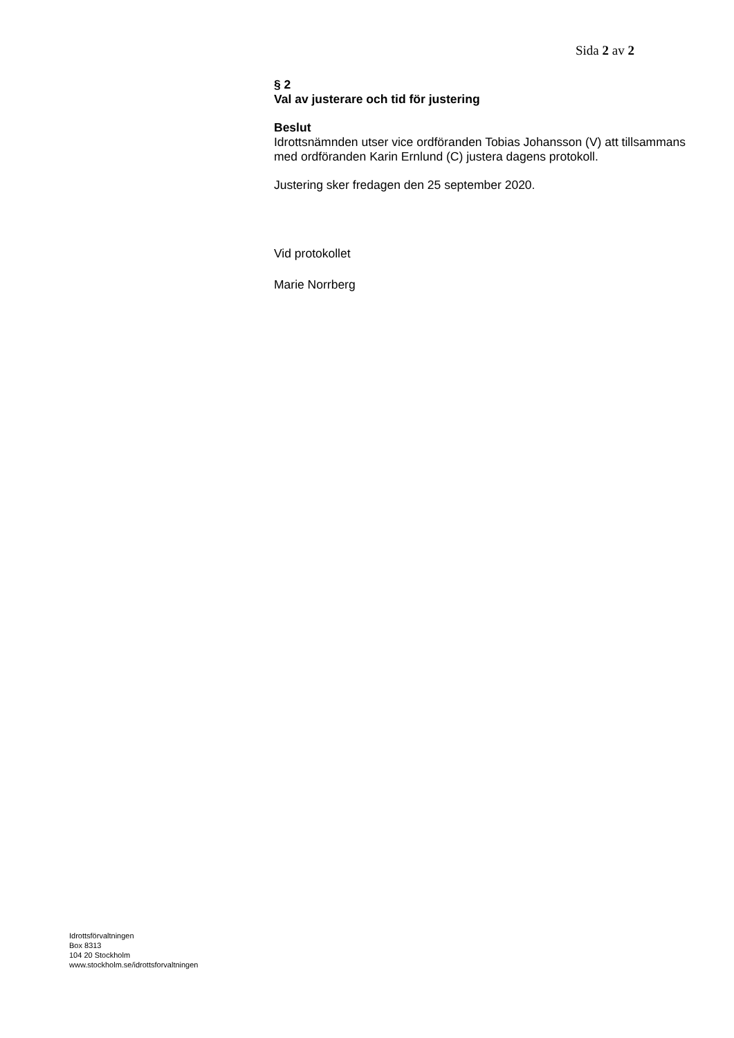Sida 2 av 2
§ 2
Val av justerare och tid för justering
Beslut
Idrottsnämnden utser vice ordföranden Tobias Johansson (V) att tillsammans med ordföranden Karin Ernlund (C) justera dagens protokoll.
Justering sker fredagen den 25 september 2020.
Vid protokollet
Marie Norrberg
Idrottsförvaltningen
Box 8313
104 20 Stockholm
www.stockholm.se/idrottsforvaltningen